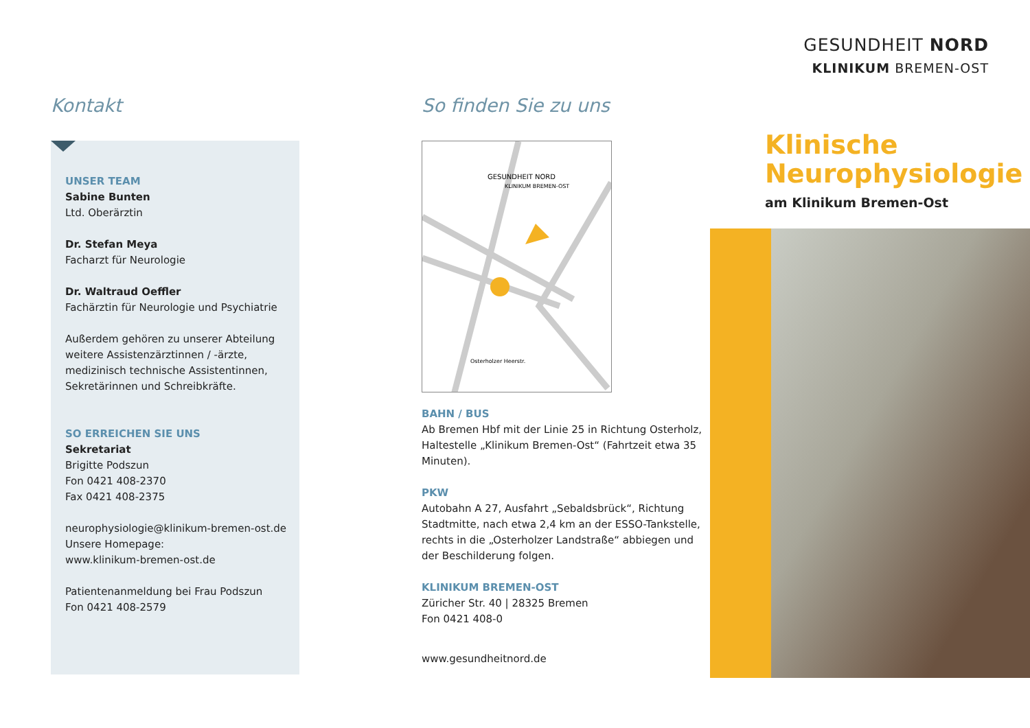Kontakt
UNSER TEAM
Sabine Bunten
Ltd. Oberärztin
Dr. Stefan Meya
Facharzt für Neurologie
Dr. Waltraud Oeffler
Fachärztin für Neurologie und Psychiatrie
Außerdem gehören zu unserer Abteilung weitere Assistenzärztinnen / -ärzte, medizinisch technische Assistentinnen, Sekretärinnen und Schreibkräfte.
SO ERREICHEN SIE UNS
Sekretariat
Brigitte Podszun
Fon 0421 408-2370
Fax 0421 408-2375
neurophysiologie@klinikum-bremen-ost.de
Unsere Homepage:
www.klinikum-bremen-ost.de
Patientenanmeldung bei Frau Podszun
Fon 0421 408-2579
So finden Sie zu uns
GESUNDHEIT NORD
KLINIKUM BREMEN-OST
Osterholzer Heerstr.
BAHN / BUS
Ab Bremen Hbf mit der Linie 25 in Richtung Osterholz, Haltestelle „Klinikum Bremen-Ost“ (Fahrtzeit etwa 35 Minuten).
PKW
Autobahn A 27, Ausfahrt „Sebaldsbrück“, Richtung Stadtmitte, nach etwa 2,4 km an der ESSO-Tankstelle, rechts in die „Osterholzer Landstraße“ abbiegen und der Beschilderung folgen.
KLINIKUM BREMEN-OST
Züricher Str. 40 | 28325 Bremen
Fon 0421 408-0
www.gesundheitnord.de
GESUNDHEIT NORD
KLINIKUM BREMEN-OST
Klinische
Neurophysiologie
am Klinikum Bremen-Ost